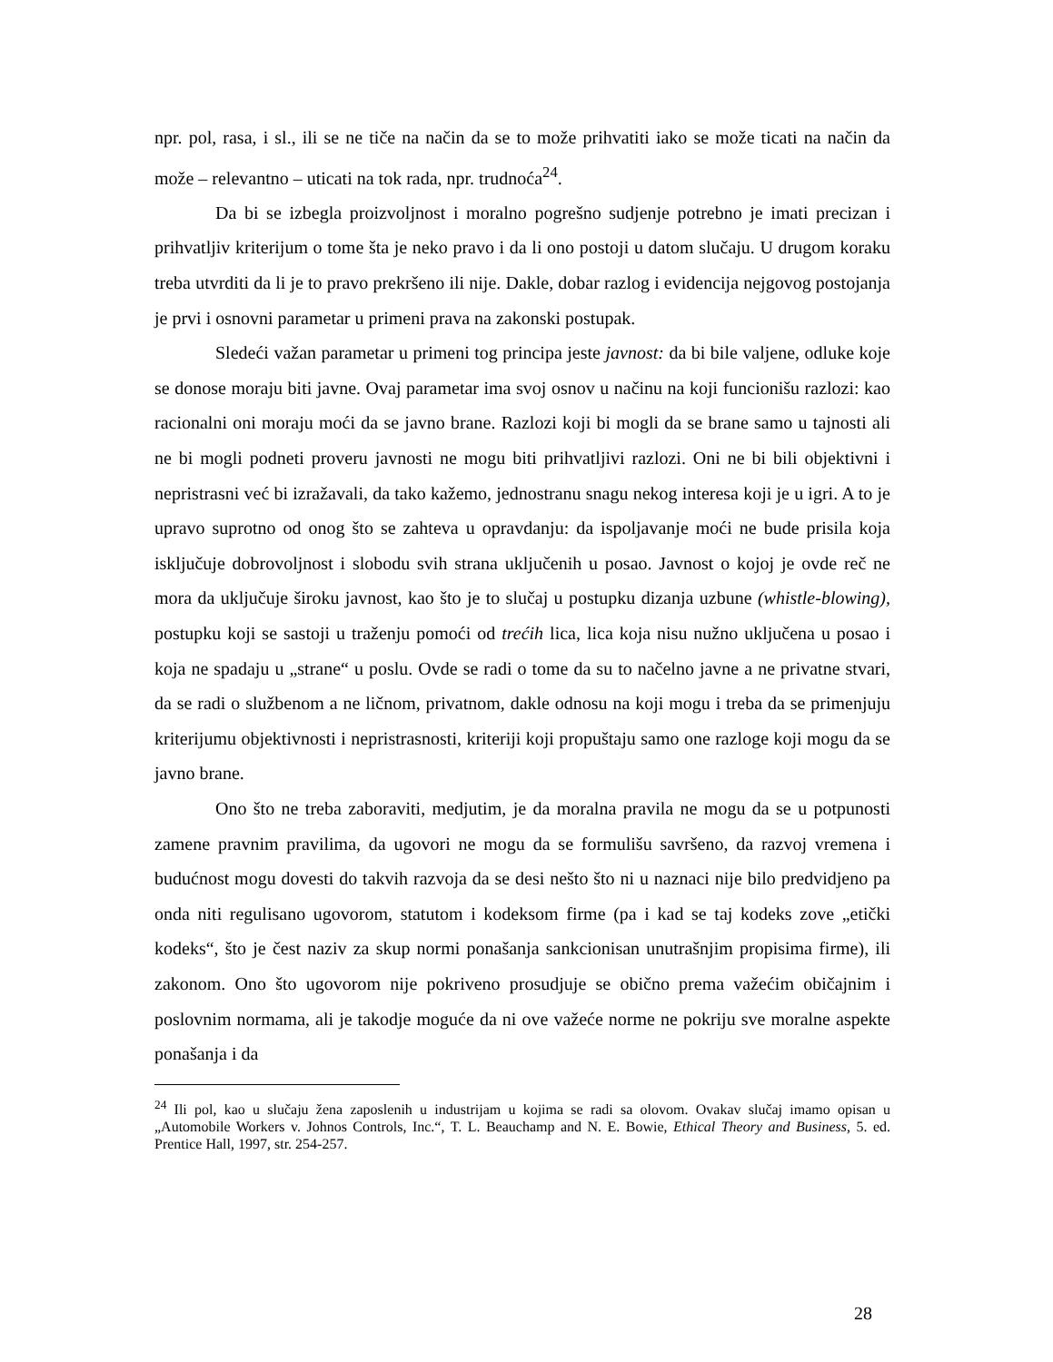npr. pol, rasa, i sl., ili se ne tiče na način da se to može prihvatiti iako se može ticati na način da može – relevantno – uticati na tok rada, npr. trudnoća<sup>24</sup>.
Da bi se izbegla proizvoljnost i moralno pogrešno sudjenje potrebno je imati precizan i prihvatljiv kriterijum o tome šta je neko pravo i da li ono postoji u datom slučaju. U drugom koraku treba utvrditi da li je to pravo prekršeno ili nije. Dakle, dobar razlog i evidencija nejgovog postojanja je prvi i osnovni parametar u primeni prava na zakonski postupak.
Sledeći važan parametar u primeni tog principa jeste javnost: da bi bile valjene, odluke koje se donose moraju biti javne. Ovaj parametar ima svoj osnov u načinu na koji funcionišu razlozi: kao racionalni oni moraju moći da se javno brane. Razlozi koji bi mogli da se brane samo u tajnosti ali ne bi mogli podneti proveru javnosti ne mogu biti prihvatljivi razlozi. Oni ne bi bili objektivni i nepristrasni već bi izražavali, da tako kažemo, jednostranu snagu nekog interesa koji je u igri. A to je upravo suprotno od onog što se zahteva u opravdanju: da ispoljavanje moći ne bude prisila koja isključuje dobrovoljnost i slobodu svih strana uključenih u posao. Javnost o kojoj je ovde reč ne mora da uključuje široku javnost, kao što je to slučaj u postupku dizanja uzbune (whistle-blowing), postupku koji se sastoji u traženju pomoći od trećih lica, lica koja nisu nužno uključena u posao i koja ne spadaju u „strane“ u poslu. Ovde se radi o tome da su to načelno javne a ne privatne stvari, da se radi o službenom a ne ličnom, privatnom, dakle odnosu na koji mogu i treba da se primenjuju kriterijumu objektivnosti i nepristrasnosti, kriteriji koji propuštaju samo one razloge koji mogu da se javno brane.
Ono što ne treba zaboraviti, medjutim, je da moralna pravila ne mogu da se u potpunosti zamene pravnim pravilima, da ugovori ne mogu da se formulišu savršeno, da razvoj vremena i budućnost mogu dovesti do takvih razvoja da se desi nešto što ni u naznaci nije bilo predvidjeno pa onda niti regulisano ugovorom, statutom i kodeksom firme (pa i kad se taj kodeks zove „etički kodeks“, što je čest naziv za skup normi ponašanja sankcionisan unutrašnjim propisima firme), ili zakonom. Ono što ugovorom nije pokriveno prosudjuje se obično prema važećim običajnim i poslovnim normama, ali je takodje moguće da ni ove važeće norme ne pokriju sve moralne aspekte ponašanja i da
<sup>24</sup> Ili pol, kao u slučaju žena zaposlenih u industrijam u kojima se radi sa olovom. Ovakav slučaj imamo opisan u „Automobile Workers v. Johnos Controls, Inc.“, T. L. Beauchamp and N. E. Bowie, Ethical Theory and Business, 5. ed. Prentice Hall, 1997, str. 254-257.
28